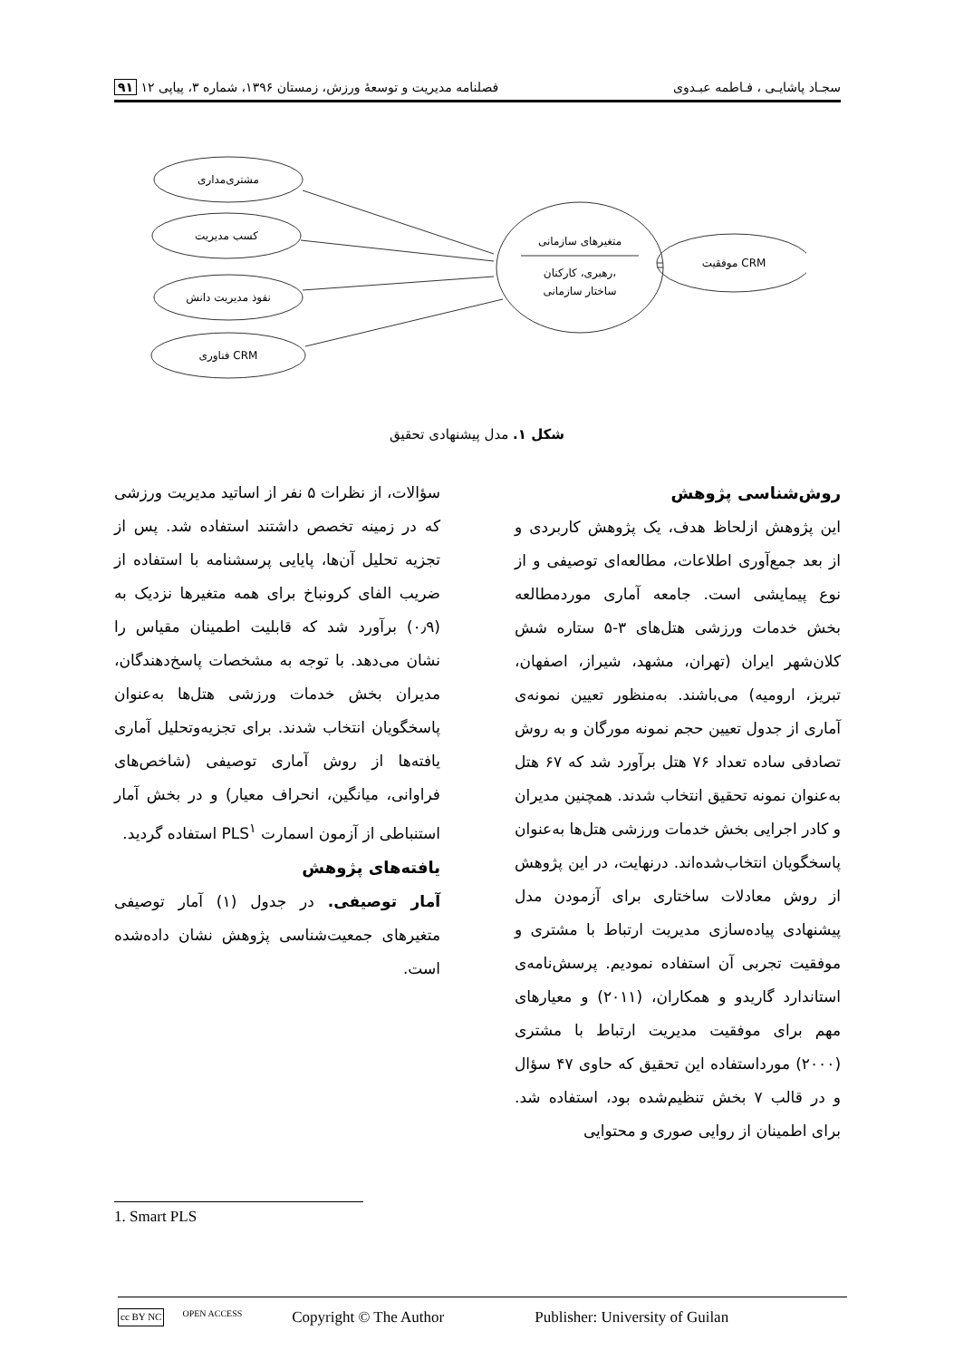سجـاد پاشایـی ، فـاطمه عبـدوی فصلنامه مدیریت و توسعهٔ ورزش، زمستان ۱۳۹۶، شماره ۳، پیاپی ۱۲ ۹۱
مشتری‌مداری
کسب مدیریت
نفوذ مدیریت دانش
فناوری CRM
متغیرهای سازمانی
رهبری، کارکنان،
ساختار سازمانی
موفقیت CRM
شکل ۱. مدل پیشنهادی تحقیق
روش‌شناسی پژوهش
این پژوهش ازلحاظ هدف، یک پژوهش کاربردی و از بعد جمع‌آوری اطلاعات، مطالعه‌ای توصیفی و از نوع پیمایشی است. جامعه آماری موردمطالعه بخش خدمات ورزشی هتل‌های ۳-۵ ستاره شش کلان‌شهر ایران (تهران، مشهد، شیراز، اصفهان، تبریز، ارومیه) می‌باشند. به‌منظور تعیین نمونه‌ی آماری از جدول تعیین حجم نمونه مورگان و به روش تصادفی ساده تعداد ۷۶ هتل برآورد شد که ۶۷ هتل به‌عنوان نمونه تحقیق انتخاب شدند. همچنین مدیران و کادر اجرایی بخش خدمات ورزشی هتل‌ها به‌عنوان پاسخگویان انتخاب‌شده‌اند. درنهایت، در این پژوهش از روش معادلات ساختاری برای آزمودن مدل پیشنهادی پیاده‌سازی مدیریت ارتباط با مشتری و موفقیت تجربی آن استفاده نمودیم. پرسش‌نامه‌ی استاندارد گاریدو و همکاران، (۲۰۱۱) و معیارهای مهم برای موفقیت مدیریت ارتباط با مشتری (۲۰۰۰) مورداستفاده این تحقیق که حاوی ۴۷ سؤال و در قالب ۷ بخش تنظیم‌شده بود، استفاده شد. برای اطمینان از روایی صوری و محتوایی
سؤالات، از نظرات ۵ نفر از اساتید مدیریت ورزشی که در زمینه تخصص داشتند استفاده شد. پس از تجزیه تحلیل آن‌ها، پایایی پرسشنامه با استفاده از ضریب الفای کرونباخ برای همه متغیرها نزدیک به (۰٫۹) برآورد شد که قابلیت اطمینان مقیاس را نشان می‌دهد. با توجه به مشخصات پاسخ‌دهندگان، مدیران بخش خدمات ورزشی هتل‌ها به‌عنوان پاسخگویان انتخاب شدند. برای تجزیه‌وتحلیل آماری یافته‌ها از روش آماری توصیفی (شاخص‌های فراوانی، میانگین، انحراف معیار) و در بخش آمار استنباطی از آزمون اسمارت PLS<sup>۱</sup> استفاده گردید.
یافته‌های پژوهش
آمار توصیفی. در جدول (۱) آمار توصیفی متغیرهای جمعیت‌شناسی پژوهش نشان داده‌شده است.
1. Smart PLS
cc BY NC OPEN ACCESS Copyright © The Author Publisher: University of Guilan